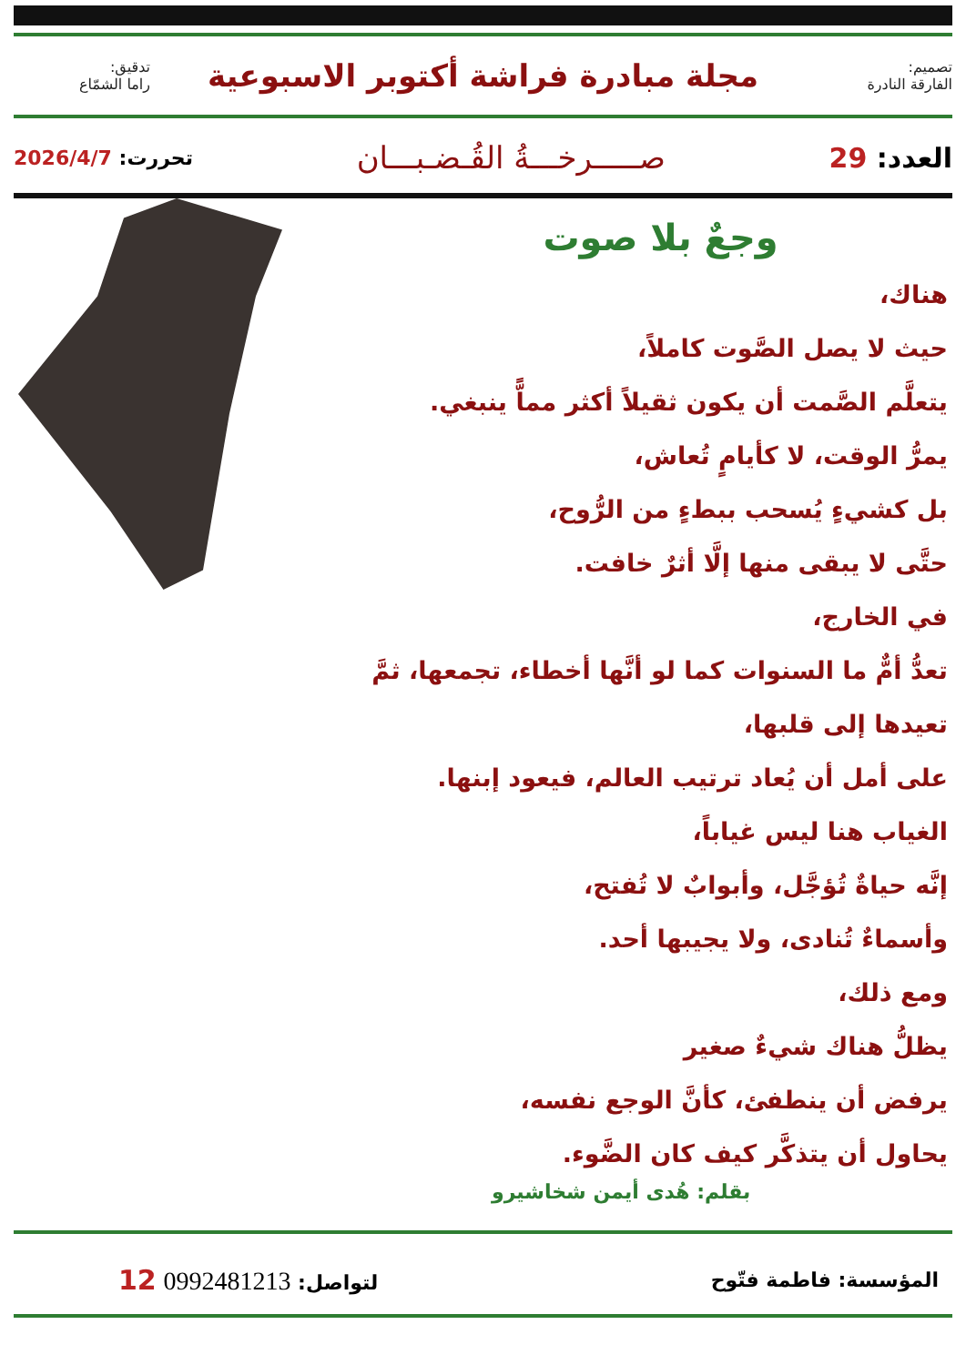تصميم:
الفارقة النادرة
مجلة مبادرة فراشة أكتوبر الاسبوعية
تدقيق:
راما الشمّاع
العدد: 29 صـــــرخـــةُ القُـضـبـــان
تحررت: 2026/4/7
وجعٌ بلا صوت
هناك،
حيث لا يصل الصَّوت كاملاً،
يتعلَّم الصَّمت أن يكون ثقيلاً أكثر مماًّ ينبغي.
يمرُّ الوقت، لا كأيامٍ تُعاش،
بل كشيءٍ يُسحب ببطءٍ من الرُّوح،
حتَّى لا يبقى منها إلَّا أثرٌ خافت.
في الخارج،
تعدُّ أمٌّ ما السنوات كما لو أنَّها أخطاء، تجمعها، ثمَّ
تعيدها إلى قلبها،
على أمل أن يُعاد ترتيب العالم، فيعود إبنها.
الغياب هنا ليس غياباً،
إنَّه حياةٌ تُؤجَّل، وأبوابٌ لا تُفتح،
وأسماءٌ تُنادى، ولا يجيبها أحد.
ومع ذلك،
يظلُّ هناك شيءٌ صغير
يرفض أن ينطفئ، كأنَّ الوجع نفسه،
يحاول أن يتذكَّر كيف كان الضَّوء.
بقلم: هُدى أيمن شخاشيرو
المؤسسة: فاطمة فتّوح لتواصل: 0992481213 12